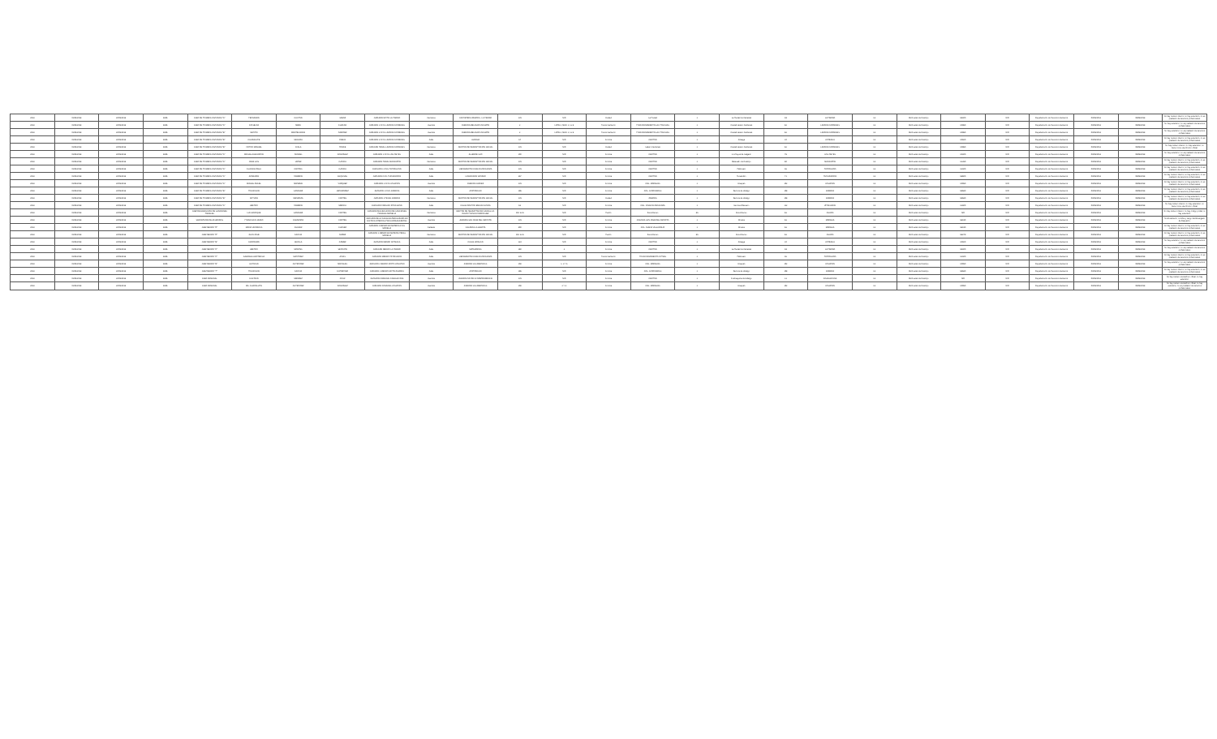| 2018 | 01/04/2018 | 30/06/2018 | 4605 | JUEZ DE PRIMERA INSTANCIA "A" | FERNANDO | CASTRO | SÁENZ | JUZGADO MIXTO LA PIEDAD | Carretera | CARRETERA ZAMORA - LA PIEDAD | S/N | N/D | Ciudad | La Piedad | 1 | La Piedad de Cabadas | 69 | LA PIEDAD | 16 | Michoacán de Ocampo | 59300 | N/D | Departamento de Recursos Humanos | 09/08/2018 | 09/08/2018 | No hay número interior, no hay extensión, no es prestador de servicios profesionales. |
| 2018 | 01/04/2018 | 30/06/2018 | 4605 | JUEZ DE PRIMERA INSTANCIA "A" | GRISELDA | MEZA | CHAGÁN | JUZGADO 1 CIVIL LÁZARO CÁRDENAS | Avenida | AVENIDA MELCHOR OCAMPO | 2 | LOTE 2, MAN. 1, LL 5 | Fraccionamiento | FRACCIONAMIENTO LAS TRUCHAS | 1 | Ciudad Lázaro Cárdenas | 52 | LÁZARO CÁRDENAS | 16 | Michoacán de Ocampo | 60950 | N/D | Departamento de Recursos Humanos | 09/08/2018 | 09/08/2018 | No hay extensión, no es prestador de servicios profesionales. |
| 2018 | 01/04/2018 | 30/06/2018 | 4605 | JUEZ DE PRIMERA INSTANCIA "B" | MARTÍN | MONTELONGO | RAMÍREZ | JUZGADO 2 CIVIL LÁZARO CÁRDENAS | Avenida | AVENIDA MELCHOR OCAMPO | 2 | LOTE 2, MAN. 1, LL 5 | Fraccionamiento | FRACCIONAMIENTO LAS TRUCHAS | 1 | Ciudad Lázaro Cárdenas | 52 | LÁZARO CÁRDENAS | 16 | Michoacán de Ocampo | 60950 | N/D | Departamento de Recursos Humanos | 09/08/2018 | 09/08/2018 | No hay extensión, no es prestador de servicios profesionales. |
| 2018 | 01/04/2018 | 30/06/2018 | 4605 | JUEZ DE PRIMERA INSTANCIA "B" | GUADALUPE | MAGAÑA | DIEGO | JUZGADO 3 CIVIL LÁZARO CÁRDENAS | Calle | ALDAMA | 67 | N/D | Colonia | CENTRO | 1 | Arteaga | 10 | ARTEAGA | 16 | Michoacán de Ocampo | 60920 | N/D | Departamento de Recursos Humanos | 09/08/2018 | 09/08/2018 | No hay número interior, no hay extensión, no es prestador de servicios profesionales. |
| 2018 | 01/04/2018 | 30/06/2018 | 4605 | JUEZ DE PRIMERA INSTANCIA "B" | VÍCTOR MANUEL | AYALA | PONCE | JUZGADO PENAL LÁZARO CÁRDENAS | Carretera | CENTRO DE READAPTACIÓN SOCIAL | S/N | N/D | Ciudad | Lázaro Cárdenas | 1 | Ciudad Lázaro Cárdenas | 52 | LÁZARO CÁRDENAS | 16 | Michoacán de Ocampo | 60950 | N/D | Departamento de Recursos Humanos | 09/08/2018 | 09/08/2018 | No hay número interior, no hay extensión, no tiene correo electrónico oficial. |
| 2018 | 01/04/2018 | 30/06/2018 | 4605 | JUEZ DE PRIMERA INSTANCIA "A" | MIGUEL ALEJANDRO | RANGEL | GONZÁLEZ | JUZGADO 1 CIVIL LOS REYES | Calle | ALLENDE SUR | 100 | N/D | Colonia | CENTRO | 1 | Los Reyes de Salgado | 75 | LOS REYES | 16 | Michoacán de Ocampo | 60300 | N/D | Departamento de Recursos Humanos | 09/08/2018 | 09/08/2018 | No hay extensión, no es prestador de servicios profesionales. |
| 2018 | 01/04/2018 | 30/06/2018 | 4605 | JUEZ DE PRIMERA INSTANCIA "A" | JOSÉ LUIS | LÓPEZ | GARCÍA | JUZGADO PENAL MARAVATÍO | Carretera | CENTRO DE READAPTACIÓN SOCIAL | S/N | N/D | Colonia | CENTRO | 1 | Maravatío de Ocampo | 50 | MARAVATÍO | 16 | Michoacán de Ocampo | 61250 | N/D | Departamento de Recursos Humanos | 09/08/2018 | 09/08/2018 | No hay número interior, no hay extensión, no es prestador de servicios profesionales. |
| 2018 | 01/04/2018 | 30/06/2018 | 4605 | JUEZ DE PRIMERA INSTANCIA "A" | CLARA ESTELA | CORTÉS | GARCÍA | JUZGADO 1 CIVIL PÁTZCUARO | Calle | LIBRAMIENTO IGNACIO ZARAGOZA | S/N | N/D | Colonia | CENTRO | 1 | Pátzcuaro | 66 | PÁTZCUARO | 16 | Michoacán de Ocampo | 61600 | N/D | Departamento de Recursos Humanos | 09/08/2018 | 09/08/2018 | No hay número interior, no hay extensión, no es prestador de servicios profesionales. |
| 2018 | 01/04/2018 | 30/06/2018 | 4605 | JUEZ DE PRIMERA INSTANCIA "A" | ARMANDO | ROMERO | ESQUIVEL | JUZGADO CIVIL PURUÁNDIRO | Calle | LICENCIADO VERDAD | 267 | N/D | Colonia | CENTRO | 1 | Puruándiro | 71 | PURUÁNDIRO | 16 | Michoacán de Ocampo | 58500 | N/D | Departamento de Recursos Humanos | 09/08/2018 | 09/08/2018 | No hay número interior, no hay extensión, no es prestador de servicios profesionales. |
| 2018 | 01/04/2018 | 30/06/2018 | 4605 | JUEZ DE PRIMERA INSTANCIA "A" | MIGUEL ÁNGEL | MORENO | VÁZQUEZ | JUZGADO 2 CIVIL URUAPAN | Avenida | AVENIDA JUÁREZ | S/N | N/D | Colonia | COL. MORELOS | 1 | Uruapan | 102 | URUAPAN | 16 | Michoacán de Ocampo | 60050 | N/D | Departamento de Recursos Humanos | 09/08/2018 | 09/08/2018 | No hay número interior, no hay extensión, no es prestador de servicios profesionales. |
| 2018 | 01/04/2018 | 30/06/2018 | 4605 | JUEZ DE PRIMERA INSTANCIA "B" | FRANCISCO | SÁNCHEZ | HERNÁNDEZ | JUZGADO 1 CIVIL ZAMORA | Calle | APATZINGÁN | 195 | N/D | Colonia | COL. JARDINADAS | 1 | Zamora de Hidalgo | 108 | ZAMORA | 16 | Michoacán de Ocampo | 59680 | N/D | Departamento de Recursos Humanos | 09/08/2018 | 09/08/2018 | No hay número interior, no hay extensión, no es prestador de servicios profesionales. |
| 2018 | 01/04/2018 | 30/06/2018 | 4605 | JUEZ DE PRIMERA INSTANCIA "B" | ARTURO | MENDOZA | CORTÉS | JUZGADO 1 PENAL ZAMORA | Carretera | CENTRO DE READAPTACIÓN SOCIAL | S/N | N/D | Ciudad | ZAMORA | 1 | Zamora de Hidalgo | 108 | ZAMORA | 16 | Michoacán de Ocampo | 59680 | N/D | Departamento de Recursos Humanos | 09/08/2018 | 09/08/2018 | No hay número interior, no hay extensión, no es prestador de servicios profesionales. |
| 2018 | 01/04/2018 | 30/06/2018 | 4605 | JUEZ DE PRIMERA INSTANCIA "A" | HÉCTOR | ROMERO | MÉDICA | JUZGADO FAMILIAR ZITÁCUARO | Calle | CALLE DOCTOR EMILIO GARCÍA | 52 | N/D | Colonia | COL. IGNACIO ZARAGOZA | 1 | Heroica Zitácuaro | 112 | ZITÁCUARO | 16 | Michoacán de Ocampo | 61500 | N/D | Departamento de Recursos Humanos | 09/08/2018 | 09/08/2018 | No hay número interior, no hay extensión, no tiene correo electrónico oficial. |
| 2018 | 01/04/2018 | 30/06/2018 | 4605 | JUEZ DE EJECUCIÓN DE SANCIONES PENALES | LUIS ENRIQUE | SÁNCHEZ | CORTÉS | JUZGADO DE EJECUCIÓN DE SANCIONES PENALES MORELIA | Carretera | CENTRO DE READAPTACIÓN SOCIAL LIC. DAVID FRANCO RODRÍGUEZ | KM. 32.5 | N/D | Pueblo | Zurumbeneo | 86 | Zurumbeneo | 53 | CHARO | 16 | Michoacán de Ocampo | N/D | N/D | Departamento de Recursos Humanos | 09/08/2018 | 09/08/2018 | No hay número interior, no hay código postal, no hay extensión. |
| 2018 | 01/04/2018 | 30/06/2018 | 4605 | SECRETARIO DE ACUERDOS | FRANCISCO JAVIER | CALDERÓN | CORTÉS | JUZGADO DE LA CAUSA ESPECIALIZADO EN JUSTICIA INTEGRAL PARA ADOLESCENTES | Avenida | AVENIDA SAN JOSÉ DEL CERRITO | S/N | N/D | Colonia | COLONIA SAN JOSÉ DEL CERRITO | 1 | Morelia | 53 | MORELIA | 16 | Michoacán de Ocampo | 58190 | N/D | Departamento de Recursos Humanos | 09/08/2018 | 09/08/2018 | Nombramiento, nombre y cargo del Encargado de Despacho. |
| 2018 | 01/04/2018 | 30/06/2018 | 4605 | JUEZ MENOR "D" | MARÍA VERÓNICA | CHÁVEZ | CHÁVEZ | JUZGADO 1 MENOR EN MATERIA CIVIL MORELIA | Calzada | CALZADA LA HUERTA | 400 | N/D | Colonia | COL. NUEVA VALLADOLID | 1 | Morelia | 53 | MORELIA | 16 | Michoacán de Ocampo | 58190 | N/D | Departamento de Recursos Humanos | 09/08/2018 | 09/08/2018 | No hay número interior, no hay extensión, no es prestador de servicios profesionales. |
| 2018 | 01/04/2018 | 30/06/2018 | 4605 | JUEZ MENOR "D" | JUAN JOSÉ | GARCÍA | NÚÑEZ | JUZGADO 1 MENOR EN MATERIA PENAL MORELIA | Carretera | CENTRO DE READAPTACIÓN SOCIAL | KM. 32.5 | N/D | Pueblo | Zurumbeneo | 86 | Zurumbeneo | 53 | CHARO | 16 | Michoacán de Ocampo | 58279 | N/D | Departamento de Recursos Humanos | 09/08/2018 | 09/08/2018 | No hay número interior, no hay extensión, no es prestador de servicios profesionales. |
| 2018 | 01/04/2018 | 30/06/2018 | 4605 | JUEZ MENOR "B" | GERONIMO | SEVILLA | GÓMEZ | JUZGADO MENOR ARTEAGA | Calle | CALLE HIDALGO | 124 | N/D | Colonia | CENTRO | 1 | Arteaga | 10 | ARTEAGA | 16 | Michoacán de Ocampo | 60920 | N/D | Departamento de Recursos Humanos | 09/08/2018 | 09/08/2018 | No hay extensión, no es prestador de servicios profesionales. |
| 2018 | 01/04/2018 | 30/06/2018 | 4605 | JUEZ MENOR "C" | HÉCTOR | MONTES | SERRATO | JUZGADO MENOR LA PIEDAD | Calle | MATAMOROS | 150 | 2 | Colonia | CENTRO | 1 | La Piedad de Cabadas | 69 | LA PIEDAD | 16 | Michoacán de Ocampo | 59300 | N/D | Departamento de Recursos Humanos | 09/08/2018 | 09/08/2018 | No hay extensión, no es prestador de servicios profesionales. |
| 2018 | 01/04/2018 | 30/06/2018 | 4605 | JUEZ MENOR "C" | GABRIELA HORTENSIA | MARTÍNEZ | ARIAS | JUZGADO MENOR PÁTZCUARO | Calle | LIBRAMIENTO IGNACIO ZARAGOZA | S/N | N/D | Fraccionamiento | FRACCIONAMIENTO CIPRES | 1 | Pátzcuaro | 66 | PÁTZCUARO | 16 | Michoacán de Ocampo | 61600 | N/D | Departamento de Recursos Humanos | 09/08/2018 | 09/08/2018 | No hay número interior, no hay extensión, no es prestador de servicios profesionales. |
| 2018 | 01/04/2018 | 30/06/2018 | 4605 | JUEZ MENOR "E" | ALFONSO | GUTIÉRREZ | MORALES | JUZGADO 1 MENOR MIXTO URUAPAN | Avenida | AVENIDA LAS AMÉRICAS | 108 | 1, 2 Y 6 | Colonia | COL. MORELOS | 1 | Uruapan | 102 | URUAPAN | 16 | Michoacán de Ocampo | 60050 | N/D | Departamento de Recursos Humanos | 09/08/2018 | 09/08/2018 | No hay extensión, no es prestador de servicios profesionales. |
| 2018 | 01/04/2018 | 30/06/2018 | 4605 | JUEZ MENOR "F" | FRANCISCO | GARCÍA | GUTIÉRREZ | JUZGADO 1 MENOR MIXTO ZAMORA | Calle | APATZINGÁN | 195 | N/D | Colonia | COL. JARDINADAS | 1 | Zamora de Hidalgo | 108 | ZAMORA | 16 | Michoacán de Ocampo | 59680 | N/D | Departamento de Recursos Humanos | 09/08/2018 | 09/08/2018 | No hay número interior, no hay extensión, no es prestador de servicios profesionales. |
| 2018 | 01/04/2018 | 30/06/2018 | 4605 | JUEZ COMUNAL | GUSTAVO | MÉNDEZ | CRUZ | JUZGADO COMUNAL COAHUAYANA | Avenida | AVENIDA RAYÓN E INDEPENDENCIA | S/N | N/D | Colonia | CENTRO | 1 | Coahuayana de Hidalgo | 13 | COAHUAYANA | 16 | Michoacán de Ocampo | N/D | N/D | Departamento de Recursos Humanos | 09/08/2018 | 09/08/2018 | No hay número de teléfono oficial, no hay extensión. |
| 2018 | 01/04/2018 | 30/06/2018 | 4605 | JUEZ COMUNAL | MA. GUADALUPE | GUTIÉRREZ | GONZÁLEZ | JUZGADO COMUNAL URUAPAN | Avenida | AVENIDA LAS AMÉRICAS | 108 | 2 Y 6 | Colonia | COL. MORELOS | 1 | Uruapan | 102 | URUAPAN | 16 | Michoacán de Ocampo | 60050 | N/D | Departamento de Recursos Humanos | 09/08/2018 | 09/08/2018 | No hay número de teléfono oficial, no hay extensión, no es prestador de servicios profesionales. |